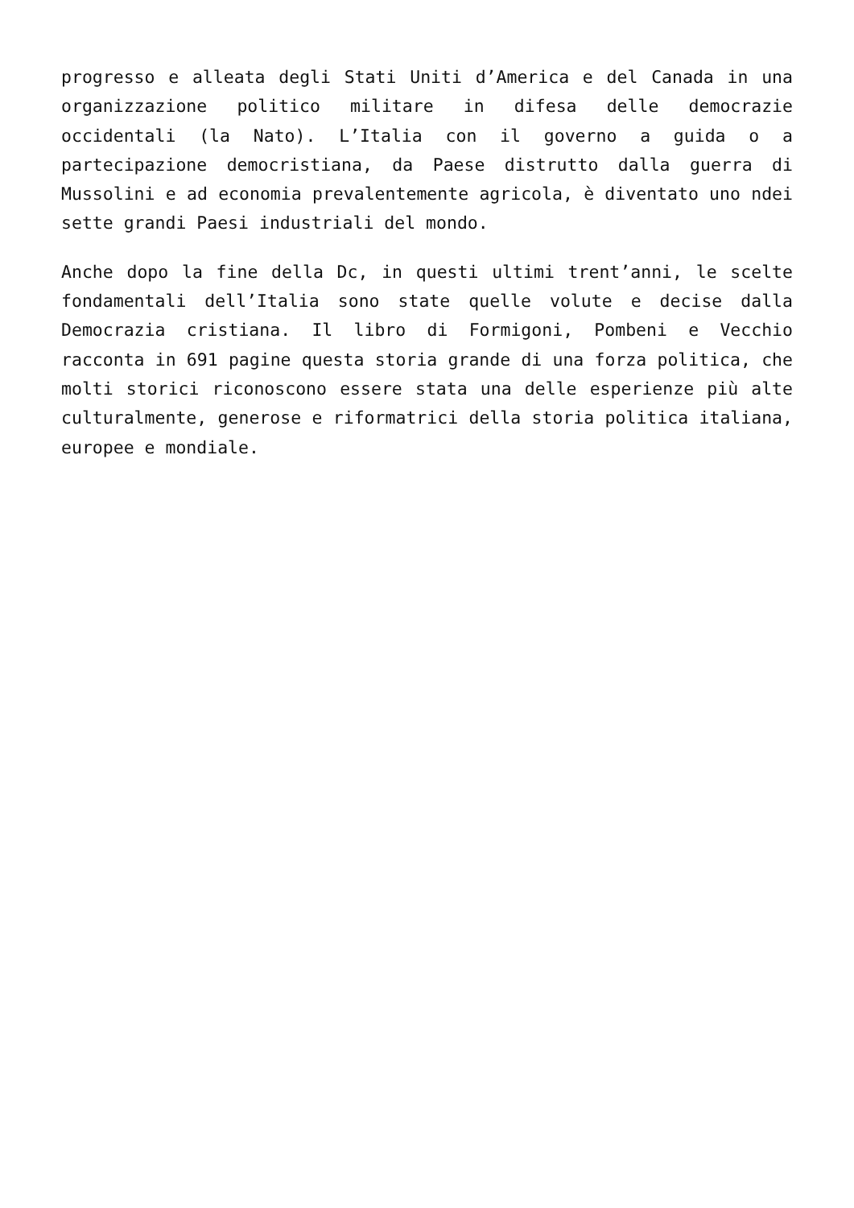progresso e alleata degli Stati Uniti d’America e del Canada in una organizzazione politico militare in difesa delle democrazie occidentali (la Nato). L’Italia con il governo a guida o a partecipazione democristiana, da Paese distrutto dalla guerra di Mussolini e ad economia prevalentemente agricola, è diventato uno ndei sette grandi Paesi industriali del mondo.
Anche dopo la fine della Dc, in questi ultimi trent’anni, le scelte fondamentali dell’Italia sono state quelle volute e decise dalla Democrazia cristiana. Il libro di Formigoni, Pombeni e Vecchio racconta in 691 pagine questa storia grande di una forza politica, che molti storici riconoscono essere stata una delle esperienze più alte culturalmente, generose e riformatrici della storia politica italiana, europee e mondiale.